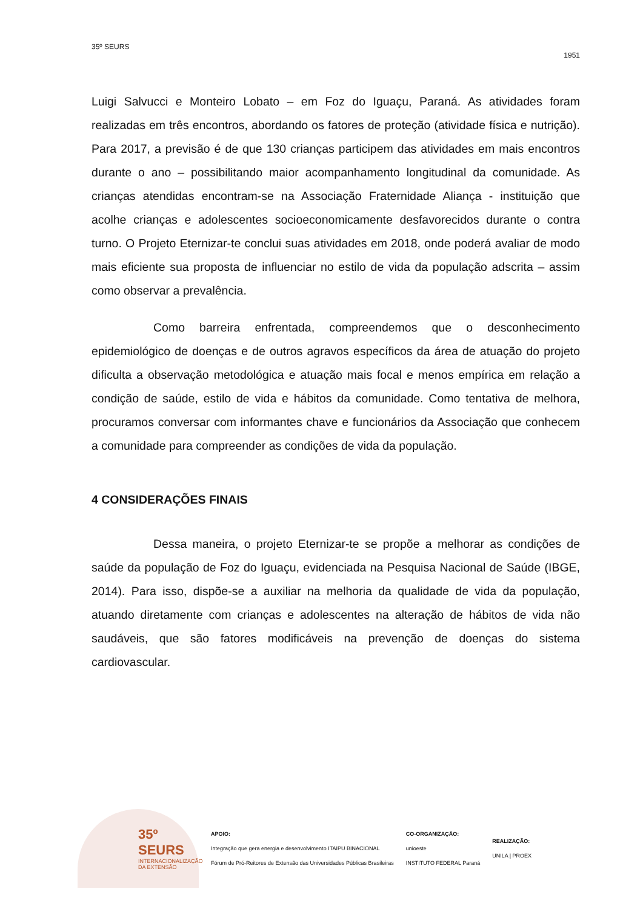35º SEURS
1951
Luigi Salvucci e Monteiro Lobato – em Foz do Iguaçu, Paraná. As atividades foram realizadas em três encontros, abordando os fatores de proteção (atividade física e nutrição). Para 2017, a previsão é de que 130 crianças participem das atividades em mais encontros durante o ano – possibilitando maior acompanhamento longitudinal da comunidade. As crianças atendidas encontram-se na Associação Fraternidade Aliança - instituição que acolhe crianças e adolescentes socioeconomicamente desfavorecidos durante o contra turno. O Projeto Eternizar-te conclui suas atividades em 2018, onde poderá avaliar de modo mais eficiente sua proposta de influenciar no estilo de vida da população adscrita – assim como observar a prevalência.
Como barreira enfrentada, compreendemos que o desconhecimento epidemiológico de doenças e de outros agravos específicos da área de atuação do projeto dificulta a observação metodológica e atuação mais focal e menos empírica em relação a condição de saúde, estilo de vida e hábitos da comunidade. Como tentativa de melhora, procuramos conversar com informantes chave e funcionários da Associação que conhecem a comunidade para compreender as condições de vida da população.
4 CONSIDERAÇÕES FINAIS
Dessa maneira, o projeto Eternizar-te se propõe a melhorar as condições de saúde da população de Foz do Iguaçu, evidenciada na Pesquisa Nacional de Saúde (IBGE, 2014). Para isso, dispõe-se a auxiliar na melhoria da qualidade de vida da população, atuando diretamente com crianças e adolescentes na alteração de hábitos de vida não saudáveis, que são fatores modificáveis na prevenção de doenças do sistema cardiovascular.
35º SEURS
INTERNACIONALIZAÇÃO DA EXTENSÃO
APOIO:
Integração que gera energia e desenvolvimento ITAIPU BINACIONAL
Fórum de Pró-Reitores de Extensão das Universidades Públicas Brasileiras
CO-ORGANIZAÇÃO:
unioeste
INSTITUTO FEDERAL Paraná
REALIZAÇÃO:
UNILA | PROEX